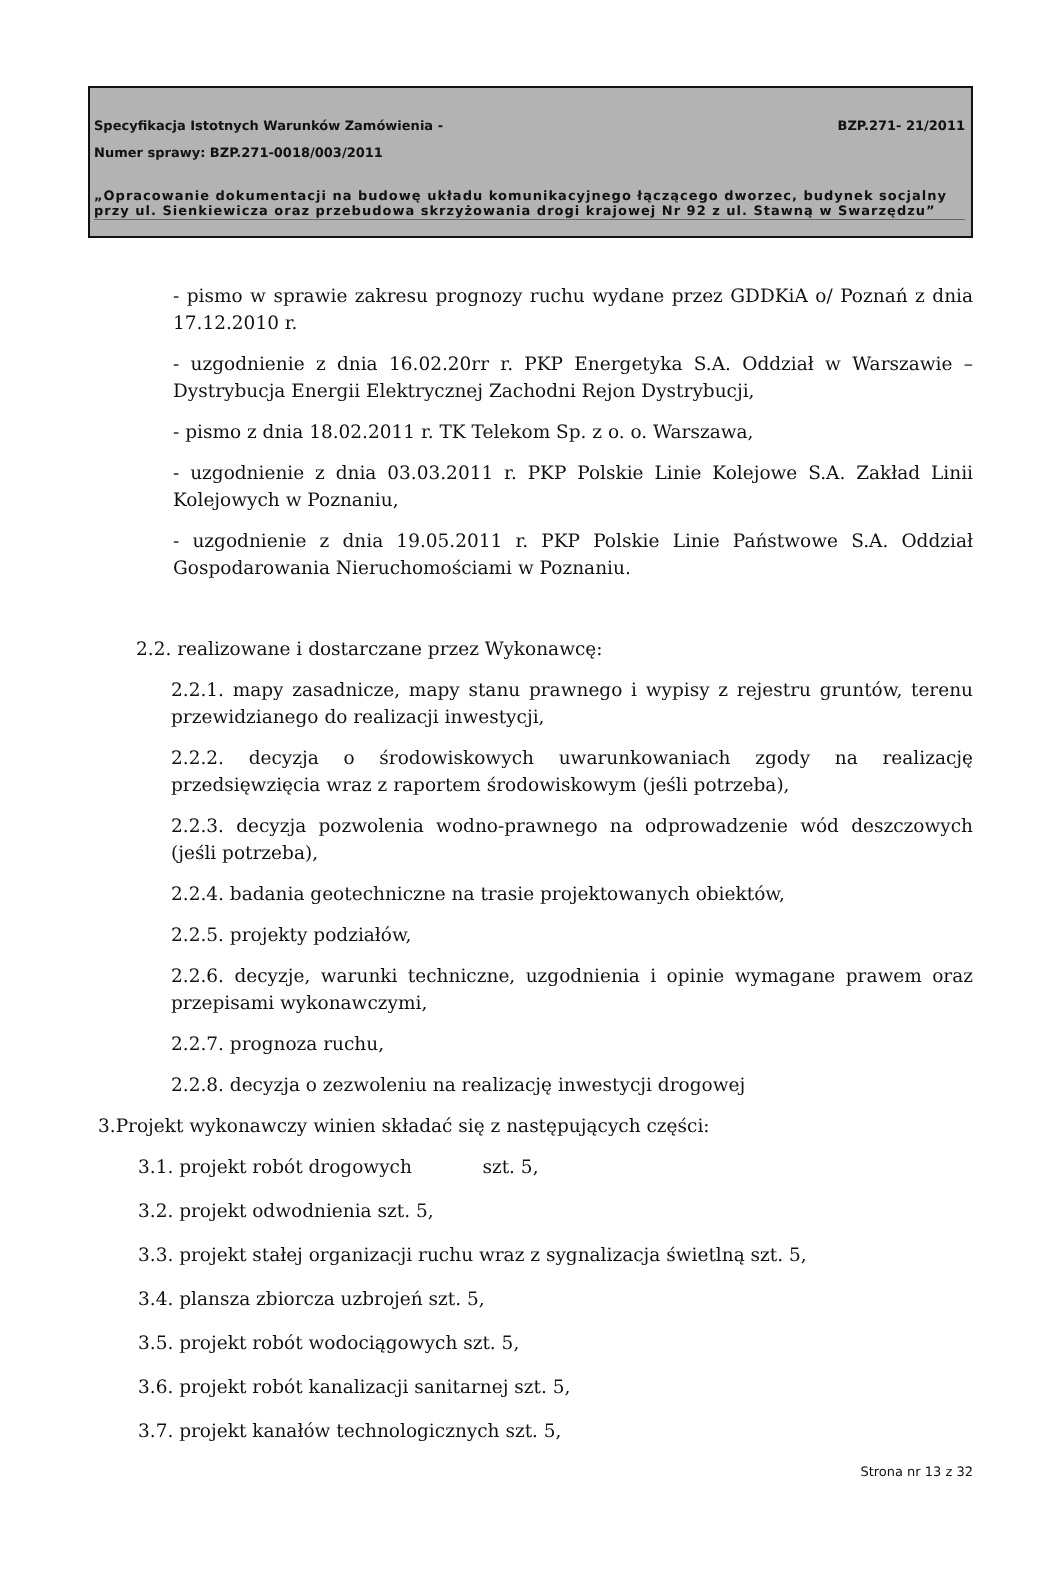Specyfikacja Istotnych Warunków Zamówienia -
BZP.271- 21/2011
Numer sprawy: BZP.271-0018/003/2011
„Opracowanie dokumentacji na budowę układu komunikacyjnego łączącego dworzec, budynek socjalny przy ul. Sienkiewicza oraz przebudowa skrzyżowania drogi krajowej Nr 92 z ul. Stawną w Swarzędzu”
- pismo w sprawie zakresu prognozy ruchu wydane przez GDDKiA o/ Poznań z dnia 17.12.2010 r.
- uzgodnienie z dnia 16.02.20rr r. PKP Energetyka S.A. Oddział w Warszawie – Dystrybucja Energii Elektrycznej Zachodni Rejon Dystrybucji,
- pismo z dnia 18.02.2011 r. TK Telekom Sp. z o. o. Warszawa,
- uzgodnienie z dnia 03.03.2011 r. PKP Polskie Linie Kolejowe S.A. Zakład Linii Kolejowych w Poznaniu,
- uzgodnienie z dnia 19.05.2011 r. PKP Polskie Linie Państwowe S.A. Oddział Gospodarowania Nieruchomościami w Poznaniu.
2.2. realizowane i dostarczane przez Wykonawcę:
2.2.1. mapy zasadnicze, mapy stanu prawnego i wypisy z rejestru gruntów, terenu przewidzianego do realizacji inwestycji,
2.2.2. decyzja o środowiskowych uwarunkowaniach zgody na realizację przedsięwzięcia wraz z raportem środowiskowym (jeśli potrzeba),
2.2.3. decyzja pozwolenia wodno-prawnego na odprowadzenie wód deszczowych (jeśli potrzeba),
2.2.4. badania geotechniczne na trasie projektowanych obiektów,
2.2.5. projekty podziałów,
2.2.6. decyzje, warunki techniczne, uzgodnienia i opinie wymagane prawem oraz przepisami wykonawczymi,
2.2.7. prognoza ruchu,
2.2.8. decyzja o zezwoleniu na realizację inwestycji drogowej
3.Projekt wykonawczy winien składać się z następujących części:
3.1. projekt robót drogowych szt. 5,
3.2. projekt odwodnienia szt. 5,
3.3. projekt stałej organizacji ruchu wraz z sygnalizacja świetlną szt. 5,
3.4. plansza zbiorcza uzbrojeń szt. 5,
3.5. projekt robót wodociągowych szt. 5,
3.6. projekt robót kanalizacji sanitarnej szt. 5,
3.7. projekt kanałów technologicznych szt. 5,
Strona nr 13 z 32